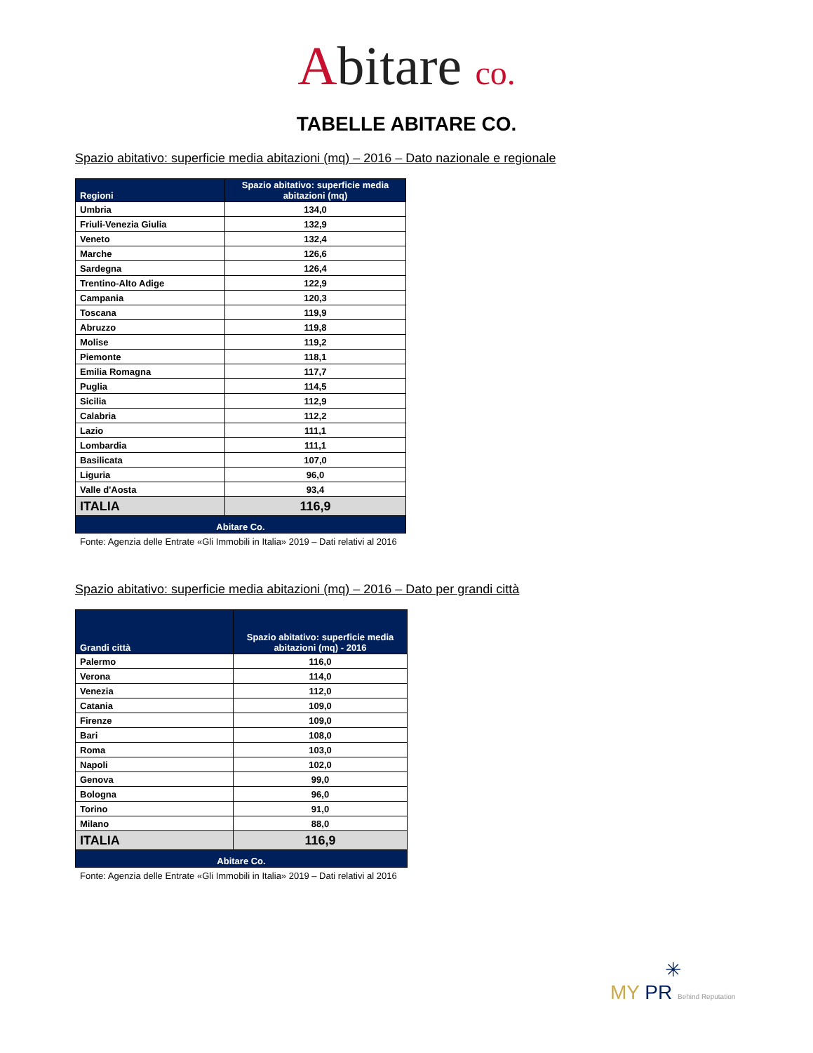Abitare co.
TABELLE ABITARE CO.
Spazio abitativo: superficie media abitazioni (mq) – 2016 – Dato nazionale e regionale
| Regioni | Spazio abitativo: superficie media abitazioni (mq) |
| --- | --- |
| Umbria | 134,0 |
| Friuli-Venezia Giulia | 132,9 |
| Veneto | 132,4 |
| Marche | 126,6 |
| Sardegna | 126,4 |
| Trentino-Alto Adige | 122,9 |
| Campania | 120,3 |
| Toscana | 119,9 |
| Abruzzo | 119,8 |
| Molise | 119,2 |
| Piemonte | 118,1 |
| Emilia Romagna | 117,7 |
| Puglia | 114,5 |
| Sicilia | 112,9 |
| Calabria | 112,2 |
| Lazio | 111,1 |
| Lombardia | 111,1 |
| Basilicata | 107,0 |
| Liguria | 96,0 |
| Valle d'Aosta | 93,4 |
| ITALIA | 116,9 |
| Abitare Co. | |
Fonte: Agenzia delle Entrate «Gli Immobili in Italia» 2019 – Dati relativi al 2016
Spazio abitativo: superficie media abitazioni (mq) – 2016 – Dato per grandi città
| Grandi città | Spazio abitativo: superficie media abitazioni (mq) - 2016 |
| --- | --- |
| Palermo | 116,0 |
| Verona | 114,0 |
| Venezia | 112,0 |
| Catania | 109,0 |
| Firenze | 109,0 |
| Bari | 108,0 |
| Roma | 103,0 |
| Napoli | 102,0 |
| Genova | 99,0 |
| Bologna | 96,0 |
| Torino | 91,0 |
| Milano | 88,0 |
| ITALIA | 116,9 |
| Abitare Co. | |
Fonte: Agenzia delle Entrate «Gli Immobili in Italia» 2019 – Dati relativi al 2016
✳
MY PR Behind Reputation